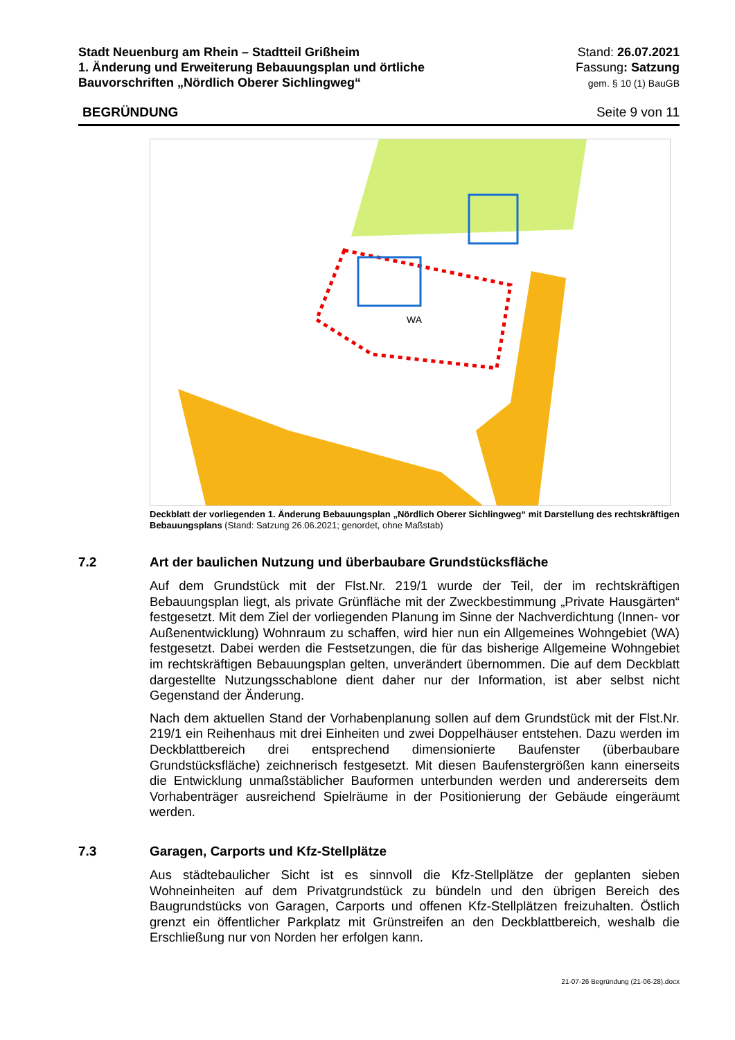Stadt Neuenburg am Rhein – Stadtteil Grißheim
1. Änderung und Erweiterung Bebauungsplan und örtliche
Bauvorschriften „Nördlich Oberer Sichlingweg“
Stand: 26.07.2021
Fassung: Satzung
gem. § 10 (1) BauGB
BEGRÜNDUNG Seite 9 von 11
WA
Deckblatt der vorliegenden 1. Änderung Bebauungsplan „Nördlich Oberer Sichlingweg“ mit Darstellung des rechtskräftigen Bebauungsplans (Stand: Satzung 26.06.2021; genordet, ohne Maßstab)
7.2 Art der baulichen Nutzung und überbaubare Grundstücksfläche
Auf dem Grundstück mit der Flst.Nr. 219/1 wurde der Teil, der im rechtskräftigen Bebauungsplan liegt, als private Grünfläche mit der Zweckbestimmung „Private Hausgärten“ festgesetzt. Mit dem Ziel der vorliegenden Planung im Sinne der Nachverdichtung (Innen- vor Außenentwicklung) Wohnraum zu schaffen, wird hier nun ein Allgemeines Wohngebiet (WA) festgesetzt. Dabei werden die Festsetzungen, die für das bisherige Allgemeine Wohngebiet im rechtskräftigen Bebauungsplan gelten, unverändert übernommen. Die auf dem Deckblatt dargestellte Nutzungsschablone dient daher nur der Information, ist aber selbst nicht Gegenstand der Änderung.
Nach dem aktuellen Stand der Vorhabenplanung sollen auf dem Grundstück mit der Flst.Nr. 219/1 ein Reihenhaus mit drei Einheiten und zwei Doppelhäuser entstehen. Dazu werden im Deckblattbereich drei entsprechend dimensionierte Baufenster (überbaubare Grundstücksfläche) zeichnerisch festgesetzt. Mit diesen Baufenstergrößen kann einerseits die Entwicklung unmaßstäblicher Bauformen unterbunden werden und andererseits dem Vorhabenträger ausreichend Spielräume in der Positionierung der Gebäude eingeräumt werden.
7.3 Garagen, Carports und Kfz-Stellplätze
Aus städtebaulicher Sicht ist es sinnvoll die Kfz-Stellplätze der geplanten sieben Wohneinheiten auf dem Privatgrundstück zu bündeln und den übrigen Bereich des Baugrundstücks von Garagen, Carports und offenen Kfz-Stellplätzen freizuhalten. Östlich grenzt ein öffentlicher Parkplatz mit Grünstreifen an den Deckblattbereich, weshalb die Erschließung nur von Norden her erfolgen kann.
21-07-26 Begründung (21-06-28).docx